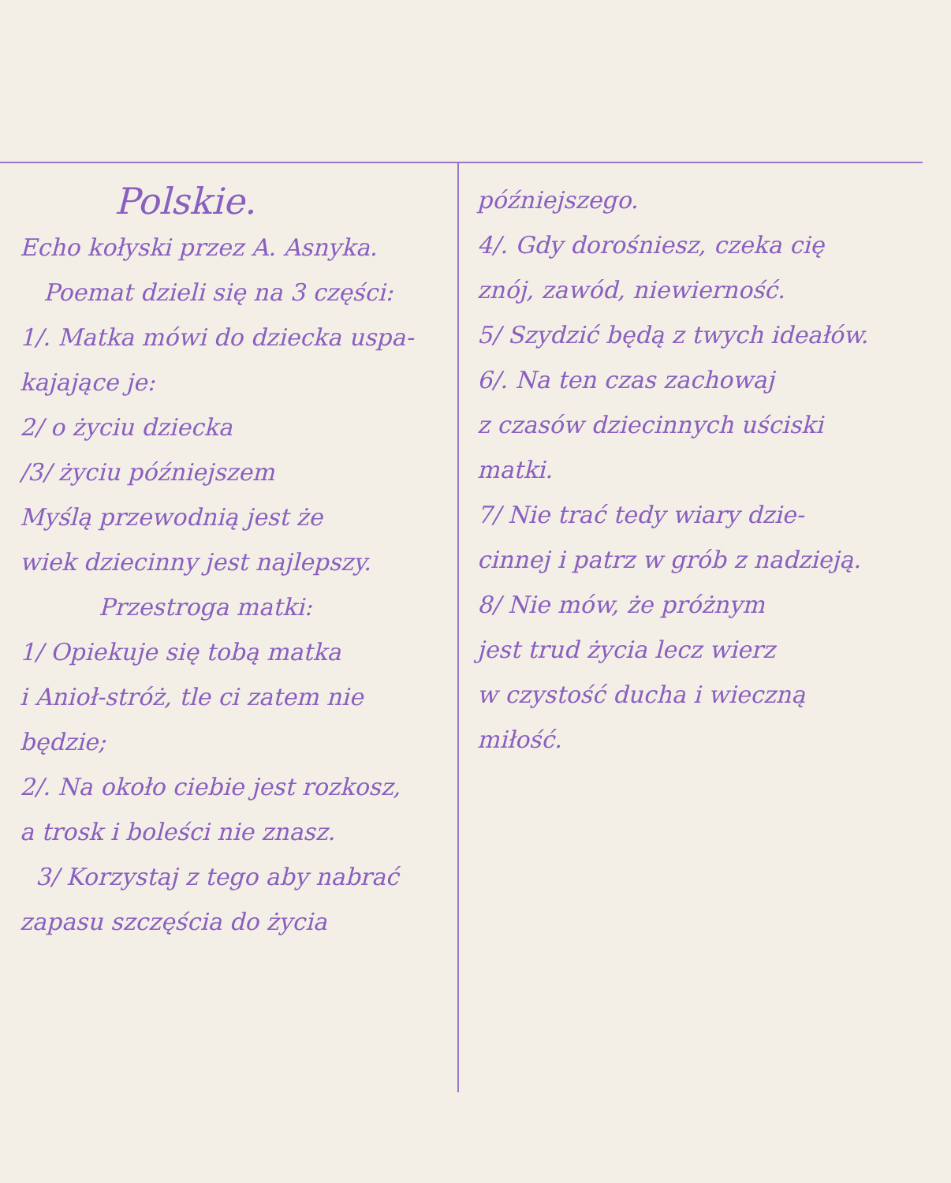Polskie.
Echo kołyski przez A. Asnyka.
Poemat dzieli się na 3 części:
1/. Matka mówi do dziecka uspa-
kajające je:
2/ o życiu dziecka
/3/ życiu późniejszem
Myślą przewodnią jest że
wiek dziecinny jest najlepszy.
Przestroga matki:
1/ Opiekuje się tobą matka
i Anioł-stróż, tle ci zatem nie
będzie;
2/. Na około ciebie jest rozkosz,
a trosk i boleści nie znasz.
3/ Korzystaj z tego aby nabrać
zapasu szczęścia do życia
późniejszego.
4/. Gdy dorośniesz, czeka cię
znój, zawód, niewierność.
5/ Szydzić będą z twych ideałów.
6/. Na ten czas zachowaj
z czasów dziecinnych uściski
matki.
7/ Nie trać tedy wiary dzie-
cinnej i patrz w grób z nadzieją.
8/ Nie mów, że próżnym
jest trud życia lecz wierz
w czystość ducha i wieczną
miłość.